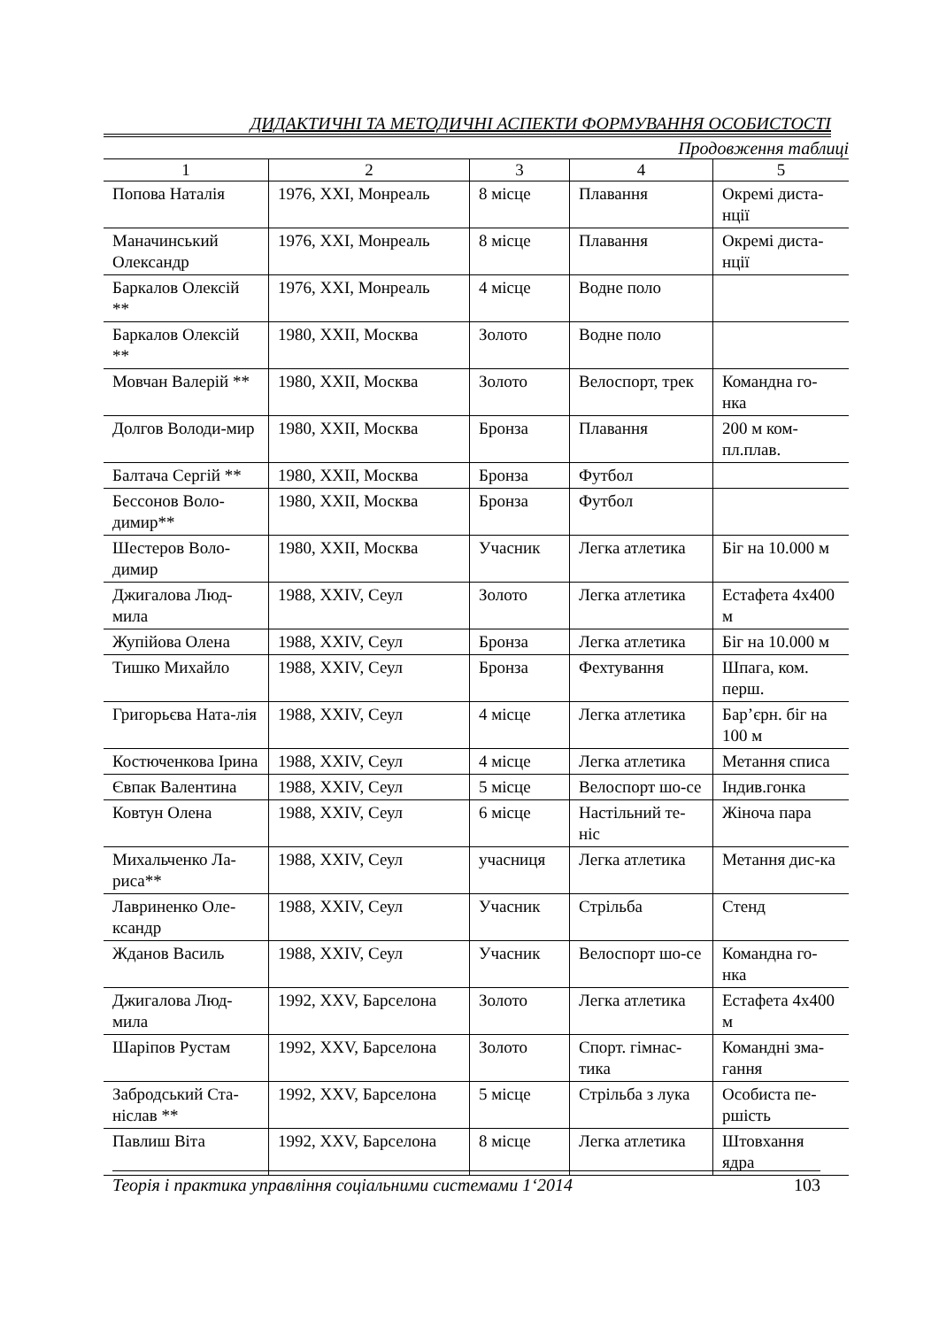ДИДАКТИЧНІ ТА МЕТОДИЧНІ АСПЕКТИ ФОРМУВАННЯ ОСОБИСТОСТІ
Продовження таблиці
| 1 | 2 | 3 | 4 | 5 |
| --- | --- | --- | --- | --- |
| Попова Наталія | 1976, XXI, Монреаль | 8 місце | Плавання | Окремі диста-нції |
| Маначинський Олександр | 1976, XXI, Монреаль | 8 місце | Плавання | Окремі диста-нції |
| Баркалов Олексій ** | 1976, XXI, Монреаль | 4 місце | Водне поло | |
| Баркалов Олексій ** | 1980, XXII, Москва | Золото | Водне поло | |
| Мовчан Валерій ** | 1980, XXII, Москва | Золото | Велоспорт, трек | Командна го-нка |
| Долгов Володи-мир | 1980, XXII, Москва | Бронза | Плавання | 200 м ком-пл.плав. |
| Балтача Сергій ** | 1980, XXII, Москва | Бронза | Футбол | |
| Бессонов Воло-димир** | 1980, XXII, Москва | Бронза | Футбол | |
| Шестеров Воло-димир | 1980, XXII, Москва | Учасник | Легка атлетика | Біг на 10.000 м |
| Джигалова Люд-мила | 1988, XXIV, Сеул | Золото | Легка атлетика | Естафета 4х400 м |
| Жупійова Олена | 1988, XXIV, Сеул | Бронза | Легка атлетика | Біг на 10.000 м |
| Тишко Михайло | 1988, XXIV, Сеул | Бронза | Фехтування | Шпага, ком. перш. |
| Григорьєва Ната-лія | 1988, XXIV, Сеул | 4 місце | Легка атлетика | Бар’єрн. біг на 100 м |
| Костюченкова Ірина | 1988, XXIV, Сеул | 4 місце | Легка атлетика | Метання списа |
| Євпак Валентина | 1988, XXIV, Сеул | 5 місце | Велоспорт шо-се | Індив.гонка |
| Ковтун Олена | 1988, XXIV, Сеул | 6 місце | Настільний те-ніс | Жіноча пара |
| Михальченко Ла-риса** | 1988, XXIV, Сеул | учасниця | Легка атлетика | Метання дис-ка |
| Лавриненко Оле-ксандр | 1988, XXIV, Сеул | Учасник | Стрільба | Стенд |
| Жданов Василь | 1988, XXIV, Сеул | Учасник | Велоспорт шо-се | Командна го-нка |
| Джигалова Люд-мила | 1992, XXV, Барселона | Золото | Легка атлетика | Естафета 4х400 м |
| Шаріпов Рустам | 1992, XXV, Барселона | Золото | Спорт. гімнас-тика | Командні зма-гання |
| Забродський Ста-ніслав ** | 1992, XXV, Барселона | 5 місце | Стрільба з лука | Особиста пе-ршість |
| Павлиш Віта | 1992, XXV, Барселона | 8 місце | Легка атлетика | Штовхання ядра |
Теорія і практика управління соціальними системами 1‘2014 103